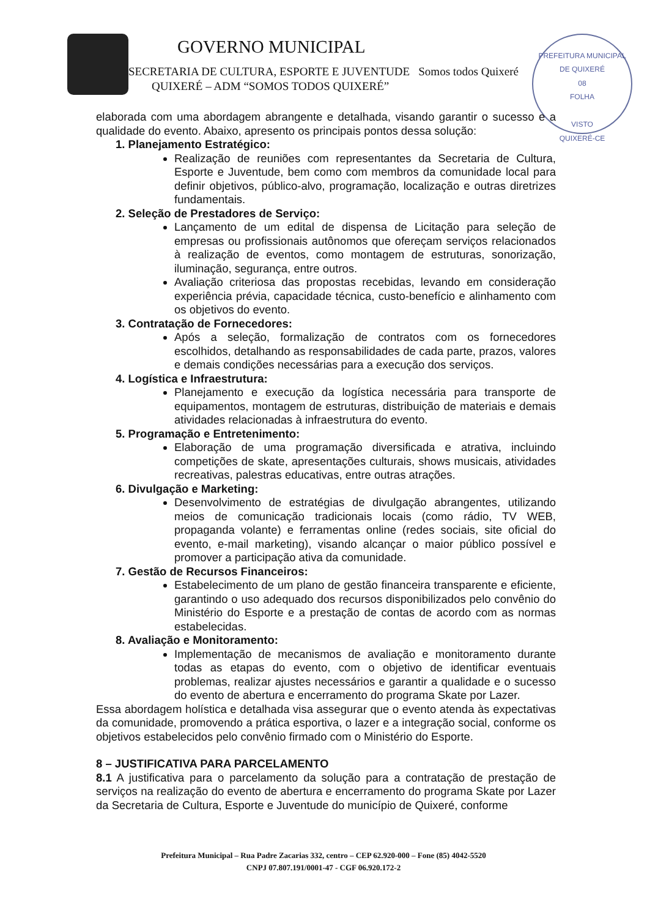GOVERNO MUNICIPAL
SECRETARIA DE CULTURA, ESPORTE E JUVENTUDE Somos todos Quixeré
QUIXERÉ – ADM “SOMOS TODOS QUIXERÉ”
PREFEITURA MUNICIPAL DE QUIXERÉ
08
FOLHA
VISTO
QUIXERÉ-CE
elaborada com uma abordagem abrangente e detalhada, visando garantir o sucesso e a qualidade do evento. Abaixo, apresento os principais pontos dessa solução:
1. Planejamento Estratégico:
Realização de reuniões com representantes da Secretaria de Cultura, Esporte e Juventude, bem como com membros da comunidade local para definir objetivos, público-alvo, programação, localização e outras diretrizes fundamentais.
2. Seleção de Prestadores de Serviço:
Lançamento de um edital de dispensa de Licitação para seleção de empresas ou profissionais autônomos que ofereçam serviços relacionados à realização de eventos, como montagem de estruturas, sonorização, iluminação, segurança, entre outros.
Avaliação criteriosa das propostas recebidas, levando em consideração experiência prévia, capacidade técnica, custo-benefício e alinhamento com os objetivos do evento.
3. Contratação de Fornecedores:
Após a seleção, formalização de contratos com os fornecedores escolhidos, detalhando as responsabilidades de cada parte, prazos, valores e demais condições necessárias para a execução dos serviços.
4. Logística e Infraestrutura:
Planejamento e execução da logística necessária para transporte de equipamentos, montagem de estruturas, distribuição de materiais e demais atividades relacionadas à infraestrutura do evento.
5. Programação e Entretenimento:
Elaboração de uma programação diversificada e atrativa, incluindo competições de skate, apresentações culturais, shows musicais, atividades recreativas, palestras educativas, entre outras atrações.
6. Divulgação e Marketing:
Desenvolvimento de estratégias de divulgação abrangentes, utilizando meios de comunicação tradicionais locais (como rádio, TV WEB, propaganda volante) e ferramentas online (redes sociais, site oficial do evento, e-mail marketing), visando alcançar o maior público possível e promover a participação ativa da comunidade.
7. Gestão de Recursos Financeiros:
Estabelecimento de um plano de gestão financeira transparente e eficiente, garantindo o uso adequado dos recursos disponibilizados pelo convênio do Ministério do Esporte e a prestação de contas de acordo com as normas estabelecidas.
8. Avaliação e Monitoramento:
Implementação de mecanismos de avaliação e monitoramento durante todas as etapas do evento, com o objetivo de identificar eventuais problemas, realizar ajustes necessários e garantir a qualidade e o sucesso do evento de abertura e encerramento do programa Skate por Lazer.
Essa abordagem holística e detalhada visa assegurar que o evento atenda às expectativas da comunidade, promovendo a prática esportiva, o lazer e a integração social, conforme os objetivos estabelecidos pelo convênio firmado com o Ministério do Esporte.
8 – JUSTIFICATIVA PARA PARCELAMENTO
8.1 A justificativa para o parcelamento da solução para a contratação de prestação de serviços na realização do evento de abertura e encerramento do programa Skate por Lazer da Secretaria de Cultura, Esporte e Juventude do município de Quixeré, conforme
Prefeitura Municipal – Rua Padre Zacarias 332, centro – CEP 62.920-000 – Fone (85) 4042-5520
CNPJ 07.807.191/0001-47 - CGF 06.920.172-2